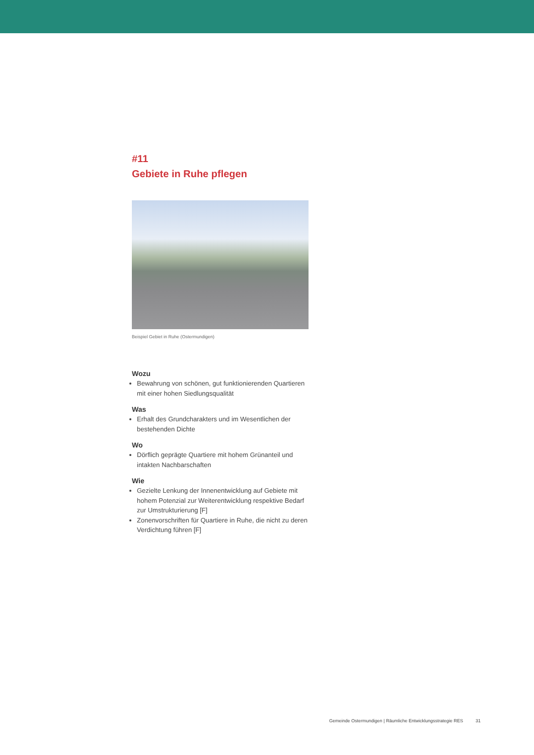#11
Gebiete in Ruhe pflegen
Beispiel Gebiet in Ruhe (Ostermundigen)
Wozu
Bewahrung von schönen, gut funktionierenden Quartieren mit einer hohen Siedlungsqualität
Was
Erhalt des Grundcharakters und im Wesentlichen der bestehenden Dichte
Wo
Dörflich geprägte Quartiere mit hohem Grünanteil und intakten Nachbarschaften
Wie
Gezielte Lenkung der Innenentwicklung auf Gebiete mit hohem Potenzial zur Weiterentwicklung respektive Bedarf zur Umstrukturierung [F]
Zonenvorschriften für Quartiere in Ruhe, die nicht zu deren Verdichtung führen [F]
Gemeinde Ostermundigen | Räumliche Entwicklungsstrategie RES 31